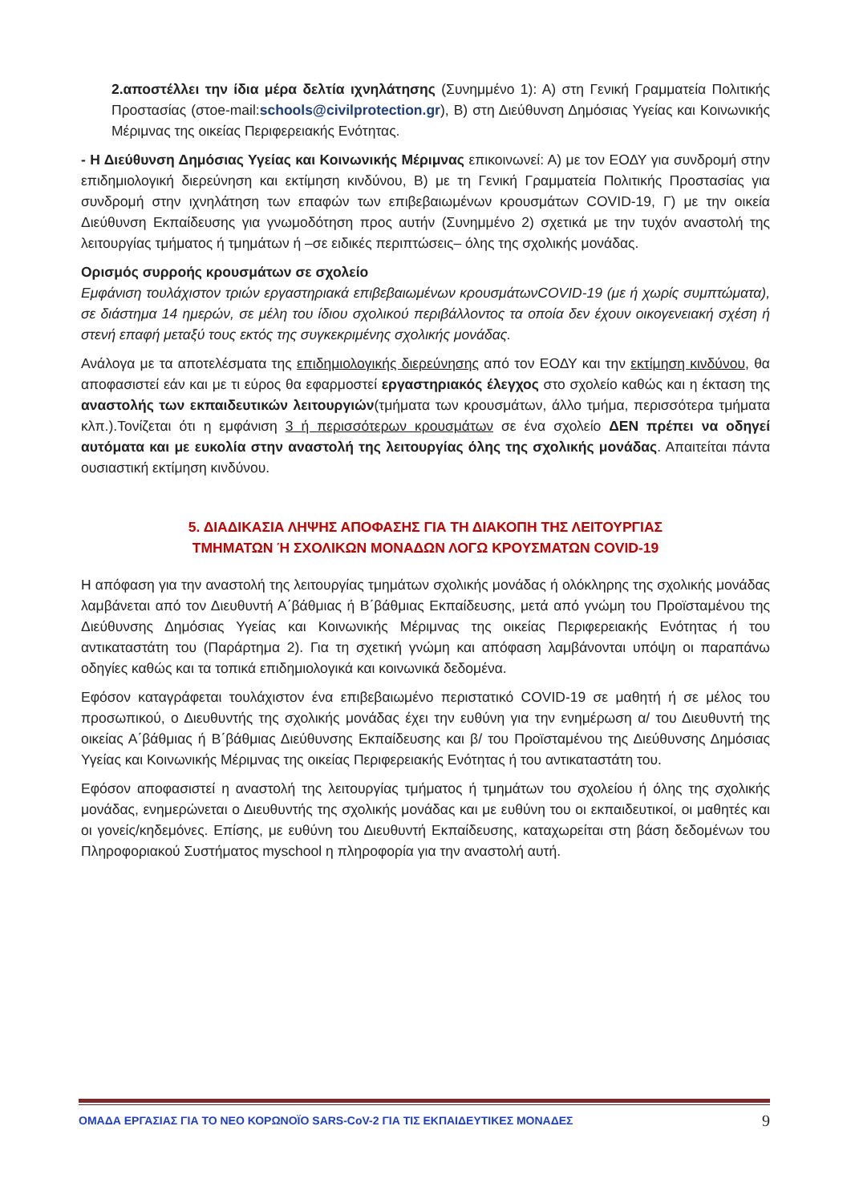2.αποστέλλει την ίδια μέρα δελτία ιχνηλάτησης (Συνημμένο 1): Α) στη Γενική Γραμματεία Πολιτικής Προστασίας (στοe-mail:schools@civilprotection.gr), Β) στη Διεύθυνση Δημόσιας Υγείας και Κοινωνικής Μέριμνας της οικείας Περιφερειακής Ενότητας.
- Η Διεύθυνση Δημόσιας Υγείας και Κοινωνικής Μέριμνας επικοινωνεί: Α) με τον ΕΟΔΥ για συνδρομή στην επιδημιολογική διερεύνηση και εκτίμηση κινδύνου, Β) με τη Γενική Γραμματεία Πολιτικής Προστασίας για συνδρομή στην ιχνηλάτηση των επαφών των επιβεβαιωμένων κρουσμάτων COVID-19, Γ) με την οικεία Διεύθυνση Εκπαίδευσης για γνωμοδότηση προς αυτήν (Συνημμένο 2) σχετικά με την τυχόν αναστολή της λειτουργίας τμήματος ή τμημάτων ή –σε ειδικές περιπτώσεις– όλης της σχολικής μονάδας.
Ορισμός συρροής κρουσμάτων σε σχολείο
Εμφάνιση τουλάχιστον τριών εργαστηριακά επιβεβαιωμένων κρουσμάτωνCOVID-19 (με ή χωρίς συμπτώματα), σε διάστημα 14 ημερών, σε μέλη του ίδιου σχολικού περιβάλλοντος τα οποία δεν έχουν οικογενειακή σχέση ή στενή επαφή μεταξύ τους εκτός της συγκεκριμένης σχολικής μονάδας.
Ανάλογα με τα αποτελέσματα της επιδημιολογικής διερεύνησης από τον ΕΟΔΥ και την εκτίμηση κινδύνου, θα αποφασιστεί εάν και με τι εύρος θα εφαρμοστεί εργαστηριακός έλεγχος στο σχολείο καθώς και η έκταση της αναστολής των εκπαιδευτικών λειτουργιών(τμήματα των κρουσμάτων, άλλο τμήμα, περισσότερα τμήματα κλπ.).Τονίζεται ότι η εμφάνιση 3 ή περισσότερων κρουσμάτων σε ένα σχολείο ΔΕΝ πρέπει να οδηγεί αυτόματα και με ευκολία στην αναστολή της λειτουργίας όλης της σχολικής μονάδας. Απαιτείται πάντα ουσιαστική εκτίμηση κινδύνου.
5. ΔΙΑΔΙΚΑΣΙΑ ΛΗΨΗΣ ΑΠΟΦΑΣΗΣ ΓΙΑ ΤΗ ΔΙΑΚΟΠΗ ΤΗΣ ΛΕΙΤΟΥΡΓΙΑΣ
ΤΜΗΜΑΤΩΝ Ή ΣΧΟΛΙΚΩΝ ΜΟΝΑΔΩΝ ΛΟΓΩ ΚΡΟΥΣΜΑΤΩΝ COVID-19
Η απόφαση για την αναστολή της λειτουργίας τμημάτων σχολικής μονάδας ή ολόκληρης της σχολικής μονάδας λαμβάνεται από τον Διευθυντή Α΄βάθμιας ή Β΄βάθμιας Εκπαίδευσης, μετά από γνώμη του Προϊσταμένου της Διεύθυνσης Δημόσιας Υγείας και Κοινωνικής Μέριμνας της οικείας Περιφερειακής Ενότητας ή του αντικαταστάτη του (Παράρτημα 2). Για τη σχετική γνώμη και απόφαση λαμβάνονται υπόψη οι παραπάνω οδηγίες καθώς και τα τοπικά επιδημιολογικά και κοινωνικά δεδομένα.
Εφόσον καταγράφεται τουλάχιστον ένα επιβεβαιωμένο περιστατικό COVID-19 σε μαθητή ή σε μέλος του προσωπικού, ο Διευθυντής της σχολικής μονάδας έχει την ευθύνη για την ενημέρωση α/ του Διευθυντή της οικείας Α΄βάθμιας ή Β΄βάθμιας Διεύθυνσης Εκπαίδευσης και β/ του Προϊσταμένου της Διεύθυνσης Δημόσιας Υγείας και Κοινωνικής Μέριμνας της οικείας Περιφερειακής Ενότητας ή του αντικαταστάτη του.
Εφόσον αποφασιστεί η αναστολή της λειτουργίας τμήματος ή τμημάτων του σχολείου ή όλης της σχολικής μονάδας, ενημερώνεται ο Διευθυντής της σχολικής μονάδας και με ευθύνη του οι εκπαιδευτικοί, οι μαθητές και οι γονείς/κηδεμόνες. Επίσης, με ευθύνη του Διευθυντή Εκπαίδευσης, καταχωρείται στη βάση δεδομένων του Πληροφοριακού Συστήματος myschool η πληροφορία για την αναστολή αυτή.
ΟΜΑΔΑ ΕΡΓΑΣΙΑΣ ΓΙΑ ΤΟ ΝΕΟ ΚΟΡΩΝΟΪΟ SARS-CoV-2 ΓΙΑ ΤΙΣ ΕΚΠΑΙΔΕΥΤΙΚΕΣ ΜΟΝΑΔΕΣ 9